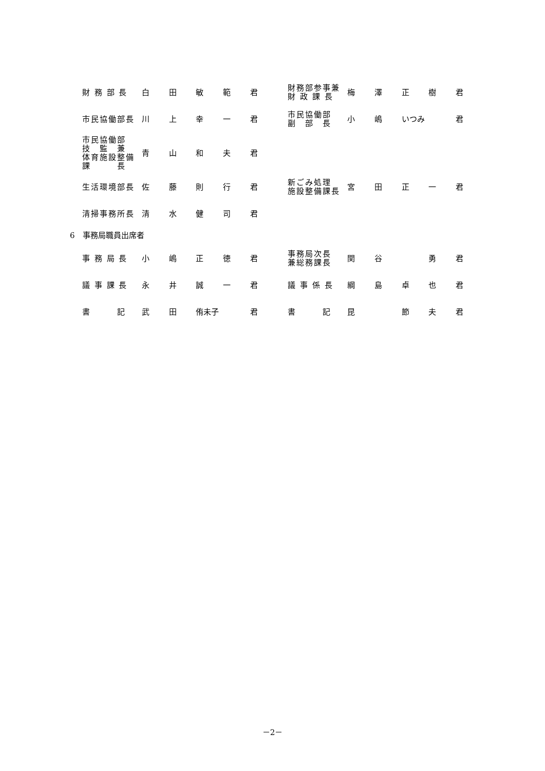| 財 務 部 長 | 白 | 田 | 敏 | 範 | 君 | | 財務部参事兼 財 政 課 長 | 梅 | 澤 | 正 | 樹 | 君 |
| 市民協働部長 | 川 | 上 | 幸 | 一 | 君 | | 市民協働部 副 部 長 | 小 | 嶋 | いつみ | | 君 |
| 市民協働部 技 監 兼 体育施設整備 課 長 | 青 | 山 | 和 | 夫 | 君 | | | | | | | |
| 生活環境部長 | 佐 | 藤 | 則 | 行 | 君 | | 新ごみ処理 施設整備課長 | 宮 | 田 | 正 | 一 | 君 |
| 清掃事務所長 | 清 | 水 | 健 | 司 | 君 | | | | | | | |
6　事務局職員出席者
| 事 務 局 長 | 小 | 嶋 | 正 | 徳 | 君 | | 事務局次長 兼総務課長 | 関 | 谷 | | 勇 | 君 |
| 議 事 課 長 | 永 | 井 | 誠 | 一 | 君 | | 議 事 係 長 | 綱 | 島 | 卓 | 也 | 君 |
| 書 記 | 武 | 田 | 侑未子 | | 君 | | 書 記 | 昆 | | 節 | 夫 | 君 |
－2－